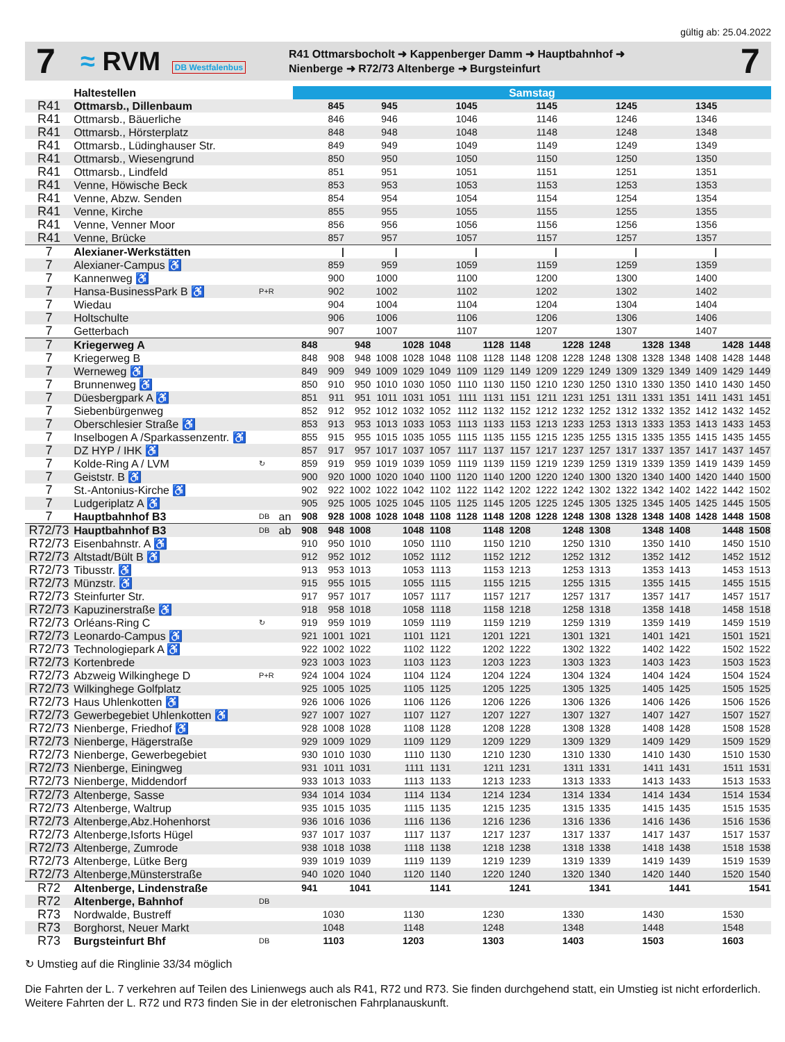gültig ab: 25.04.2022
7
≈ RVM DB Westfalenbus
R41 Ottmarsbocholt ➜ Kappenberger Damm ➜ Hauptbahnhof ➜
Nienberge ➜ R72/73 Altenberge ➜ Burgsteinfurt
7
| | Haltestellen | | | Samstag | | | | | | | | | | | | | | | | | |
| --- | --- | --- | --- | --- | --- | --- | --- | --- | --- | --- | --- | --- | --- | --- | --- | --- | --- | --- | --- | --- | --- |
| R41 | Ottmarsb., Dillenbaum | | | | 845 | | 945 | | | 1045 | | | 1145 | | | 1245 | | | 1345 | | |
| R41 | Ottmarsb., Bäuerliche | | | | 846 | | 946 | | | 1046 | | | 1146 | | | 1246 | | | 1346 | | |
| R41 | Ottmarsb., Hörsterplatz | | | | 848 | | 948 | | | 1048 | | | 1148 | | | 1248 | | | 1348 | | |
| R41 | Ottmarsb., Lüdinghauser Str. | | | | 849 | | 949 | | | 1049 | | | 1149 | | | 1249 | | | 1349 | | |
| R41 | Ottmarsb., Wiesengrund | | | | 850 | | 950 | | | 1050 | | | 1150 | | | 1250 | | | 1350 | | |
| R41 | Ottmarsb., Lindfeld | | | | 851 | | 951 | | | 1051 | | | 1151 | | | 1251 | | | 1351 | | |
| R41 | Venne, Höwische Beck | | | | 853 | | 953 | | | 1053 | | | 1153 | | | 1253 | | | 1353 | | |
| R41 | Venne, Abzw. Senden | | | | 854 | | 954 | | | 1054 | | | 1154 | | | 1254 | | | 1354 | | |
| R41 | Venne, Kirche | | | | 855 | | 955 | | | 1055 | | | 1155 | | | 1255 | | | 1355 | | |
| R41 | Venne, Venner Moor | | | | 856 | | 956 | | | 1056 | | | 1156 | | | 1256 | | | 1356 | | |
| R41 | Venne, Brücke | | | | 857 | | 957 | | | 1057 | | | 1157 | | | 1257 | | | 1357 | | |
| 7 | Alexianer-Werkstätten | | | | / | | / | | | / | | | / | | | / | | | / | | |
| 7 | Alexianer-Campus ♿ | | | | 859 | | 959 | | | 1059 | | | 1159 | | | 1259 | | | 1359 | | |
| 7 | Kannenweg ♿ | | | | 900 | | 1000 | | | 1100 | | | 1200 | | | 1300 | | | 1400 | | |
| 7 | Hansa-BusinessPark B ♿ | P+R | | | 902 | | 1002 | | | 1102 | | | 1202 | | | 1302 | | | 1402 | | |
| 7 | Wiedau | | | | 904 | | 1004 | | | 1104 | | | 1204 | | | 1304 | | | 1404 | | |
| 7 | Holtschulte | | | | 906 | | 1006 | | | 1106 | | | 1206 | | | 1306 | | | 1406 | | |
| 7 | Getterbach | | | | 907 | | 1007 | | | 1107 | | | 1207 | | | 1307 | | | 1407 | | |
| 7 | Kriegerweg A | | | 848 | | 948 | | 1028 | 1048 | | 1128 | 1148 | | 1228 | 1248 | | 1328 | 1348 | | 1428 | 1448 |
| 7 | Kriegerweg B | | | 848 | 908 | 948 | 1008 | 1028 | 1048 | 1108 | 1128 | 1148 | 1208 | 1228 | 1248 | 1308 | 1328 | 1348 | 1408 | 1428 | 1448 |
| 7 | Werneweg ♿ | | | 849 | 909 | 949 | 1009 | 1029 | 1049 | 1109 | 1129 | 1149 | 1209 | 1229 | 1249 | 1309 | 1329 | 1349 | 1409 | 1429 | 1449 |
| 7 | Brunnenweg ♿ | | | 850 | 910 | 950 | 1010 | 1030 | 1050 | 1110 | 1130 | 1150 | 1210 | 1230 | 1250 | 1310 | 1330 | 1350 | 1410 | 1430 | 1450 |
| 7 | Düesbergpark A ♿ | | | 851 | 911 | 951 | 1011 | 1031 | 1051 | 1111 | 1131 | 1151 | 1211 | 1231 | 1251 | 1311 | 1331 | 1351 | 1411 | 1431 | 1451 |
| 7 | Siebenbürgenweg | | | 852 | 912 | 952 | 1012 | 1032 | 1052 | 1112 | 1132 | 1152 | 1212 | 1232 | 1252 | 1312 | 1332 | 1352 | 1412 | 1432 | 1452 |
| 7 | Oberschlesier Straße ♿ | | | 853 | 913 | 953 | 1013 | 1033 | 1053 | 1113 | 1133 | 1153 | 1213 | 1233 | 1253 | 1313 | 1333 | 1353 | 1413 | 1433 | 1453 |
| 7 | Inselbogen A /Sparkassenzentr. ♿ | | | 855 | 915 | 955 | 1015 | 1035 | 1055 | 1115 | 1135 | 1155 | 1215 | 1235 | 1255 | 1315 | 1335 | 1355 | 1415 | 1435 | 1455 |
| 7 | DZ HYP / IHK ♿ | | | 857 | 917 | 957 | 1017 | 1037 | 1057 | 1117 | 1137 | 1157 | 1217 | 1237 | 1257 | 1317 | 1337 | 1357 | 1417 | 1437 | 1457 |
| 7 | Kolde-Ring A / LVM | ↻ | | 859 | 919 | 959 | 1019 | 1039 | 1059 | 1119 | 1139 | 1159 | 1219 | 1239 | 1259 | 1319 | 1339 | 1359 | 1419 | 1439 | 1459 |
| 7 | Geiststr. B ♿ | | | 900 | 920 | 1000 | 1020 | 1040 | 1100 | 1120 | 1140 | 1200 | 1220 | 1240 | 1300 | 1320 | 1340 | 1400 | 1420 | 1440 | 1500 |
| 7 | St.-Antonius-Kirche ♿ | | | 902 | 922 | 1002 | 1022 | 1042 | 1102 | 1122 | 1142 | 1202 | 1222 | 1242 | 1302 | 1322 | 1342 | 1402 | 1422 | 1442 | 1502 |
| 7 | Ludgeriplatz A ♿ | | | 905 | 925 | 1005 | 1025 | 1045 | 1105 | 1125 | 1145 | 1205 | 1225 | 1245 | 1305 | 1325 | 1345 | 1405 | 1425 | 1445 | 1505 |
| 7 | Hauptbahnhof B3 | DB | an | 908 | 928 | 1008 | 1028 | 1048 | 1108 | 1128 | 1148 | 1208 | 1228 | 1248 | 1308 | 1328 | 1348 | 1408 | 1428 | 1448 | 1508 |
| R72/73 | Hauptbahnhof B3 | DB | ab | 908 | 948 | 1008 | | 1048 | 1108 | | 1148 | 1208 | | 1248 | 1308 | | 1348 | 1408 | | 1448 | 1508 |
| R72/73 | Eisenbahnstr. A ♿ | | | 910 | 950 | 1010 | | 1050 | 1110 | | 1150 | 1210 | | 1250 | 1310 | | 1350 | 1410 | | 1450 | 1510 |
| R72/73 | Altstadt/Bült B ♿ | | | 912 | 952 | 1012 | | 1052 | 1112 | | 1152 | 1212 | | 1252 | 1312 | | 1352 | 1412 | | 1452 | 1512 |
| R72/73 | Tibusstr. ♿ | | | 913 | 953 | 1013 | | 1053 | 1113 | | 1153 | 1213 | | 1253 | 1313 | | 1353 | 1413 | | 1453 | 1513 |
| R72/73 | Münzstr. ♿ | | | 915 | 955 | 1015 | | 1055 | 1115 | | 1155 | 1215 | | 1255 | 1315 | | 1355 | 1415 | | 1455 | 1515 |
| R72/73 | Steinfurter Str. | | | 917 | 957 | 1017 | | 1057 | 1117 | | 1157 | 1217 | | 1257 | 1317 | | 1357 | 1417 | | 1457 | 1517 |
| R72/73 | Kapuzinerstraße ♿ | | | 918 | 958 | 1018 | | 1058 | 1118 | | 1158 | 1218 | | 1258 | 1318 | | 1358 | 1418 | | 1458 | 1518 |
| R72/73 | Orléans-Ring C | ↻ | | 919 | 959 | 1019 | | 1059 | 1119 | | 1159 | 1219 | | 1259 | 1319 | | 1359 | 1419 | | 1459 | 1519 |
| R72/73 | Leonardo-Campus ♿ | | | 921 | 1001 | 1021 | | 1101 | 1121 | | 1201 | 1221 | | 1301 | 1321 | | 1401 | 1421 | | 1501 | 1521 |
| R72/73 | Technologiepark A ♿ | | | 922 | 1002 | 1022 | | 1102 | 1122 | | 1202 | 1222 | | 1302 | 1322 | | 1402 | 1422 | | 1502 | 1522 |
| R72/73 | Kortenbrede | | | 923 | 1003 | 1023 | | 1103 | 1123 | | 1203 | 1223 | | 1303 | 1323 | | 1403 | 1423 | | 1503 | 1523 |
| R72/73 | Abzweig Wilkinghege D | P+R | | 924 | 1004 | 1024 | | 1104 | 1124 | | 1204 | 1224 | | 1304 | 1324 | | 1404 | 1424 | | 1504 | 1524 |
| R72/73 | Wilkinghege Golfplatz | | | 925 | 1005 | 1025 | | 1105 | 1125 | | 1205 | 1225 | | 1305 | 1325 | | 1405 | 1425 | | 1505 | 1525 |
| R72/73 | Haus Uhlenkotten ♿ | | | 926 | 1006 | 1026 | | 1106 | 1126 | | 1206 | 1226 | | 1306 | 1326 | | 1406 | 1426 | | 1506 | 1526 |
| R72/73 | Gewerbegebiet Uhlenkotten ♿ | | | 927 | 1007 | 1027 | | 1107 | 1127 | | 1207 | 1227 | | 1307 | 1327 | | 1407 | 1427 | | 1507 | 1527 |
| R72/73 | Nienberge, Friedhof ♿ | | | 928 | 1008 | 1028 | | 1108 | 1128 | | 1208 | 1228 | | 1308 | 1328 | | 1408 | 1428 | | 1508 | 1528 |
| R72/73 | Nienberge, Hägerstraße | | | 929 | 1009 | 1029 | | 1109 | 1129 | | 1209 | 1229 | | 1309 | 1329 | | 1409 | 1429 | | 1509 | 1529 |
| R72/73 | Nienberge, Gewerbegebiet | | | 930 | 1010 | 1030 | | 1110 | 1130 | | 1210 | 1230 | | 1310 | 1330 | | 1410 | 1430 | | 1510 | 1530 |
| R72/73 | Nienberge, Einingweg | | | 931 | 1011 | 1031 | | 1111 | 1131 | | 1211 | 1231 | | 1311 | 1331 | | 1411 | 1431 | | 1511 | 1531 |
| R72/73 | Nienberge, Middendorf | | | 933 | 1013 | 1033 | | 1113 | 1133 | | 1213 | 1233 | | 1313 | 1333 | | 1413 | 1433 | | 1513 | 1533 |
| R72/73 | Altenberge, Sasse | | | 934 | 1014 | 1034 | | 1114 | 1134 | | 1214 | 1234 | | 1314 | 1334 | | 1414 | 1434 | | 1514 | 1534 |
| R72/73 | Altenberge, Waltrup | | | 935 | 1015 | 1035 | | 1115 | 1135 | | 1215 | 1235 | | 1315 | 1335 | | 1415 | 1435 | | 1515 | 1535 |
| R72/73 | Altenberge,Abz.Hohenhorst | | | 936 | 1016 | 1036 | | 1116 | 1136 | | 1216 | 1236 | | 1316 | 1336 | | 1416 | 1436 | | 1516 | 1536 |
| R72/73 | Altenberge,Isforts Hügel | | | 937 | 1017 | 1037 | | 1117 | 1137 | | 1217 | 1237 | | 1317 | 1337 | | 1417 | 1437 | | 1517 | 1537 |
| R72/73 | Altenberge, Zumrode | | | 938 | 1018 | 1038 | | 1118 | 1138 | | 1218 | 1238 | | 1318 | 1338 | | 1418 | 1438 | | 1518 | 1538 |
| R72/73 | Altenberge, Lütke Berg | | | 939 | 1019 | 1039 | | 1119 | 1139 | | 1219 | 1239 | | 1319 | 1339 | | 1419 | 1439 | | 1519 | 1539 |
| R72/73 | Altenberge,Münsterstraße | | | 940 | 1020 | 1040 | | 1120 | 1140 | | 1220 | 1240 | | 1320 | 1340 | | 1420 | 1440 | | 1520 | 1540 |
| R72 | Altenberge, Lindenstraße | | | 941 | | 1041 | | | 1141 | | | 1241 | | | 1341 | | | 1441 | | | 1541 |
| R72 | Altenberge, Bahnhof | DB | | | | | | | | | | | | | | | | | | | |
| R73 | Nordwalde, Bustreff | | | | 1030 | | | 1130 | | | 1230 | | | 1330 | | | 1430 | | | 1530 | |
| R73 | Borghorst, Neuer Markt | | | | 1048 | | | 1148 | | | 1248 | | | 1348 | | | 1448 | | | 1548 | |
| R73 | Burgsteinfurt Bhf | DB | | | 1103 | | | 1203 | | | 1303 | | | 1403 | | | 1503 | | | 1603 | |
↻ Umstieg auf die Ringlinie 33/34 möglich
Die Fahrten der L. 7 verkehren auf Teilen des Linienwegs auch als R41, R72 und R73. Sie finden durchgehend statt, ein Umstieg ist nicht erforderlich. Weitere Fahrten der L. R72 und R73 finden Sie in der eletronischen Fahrplanauskunft.